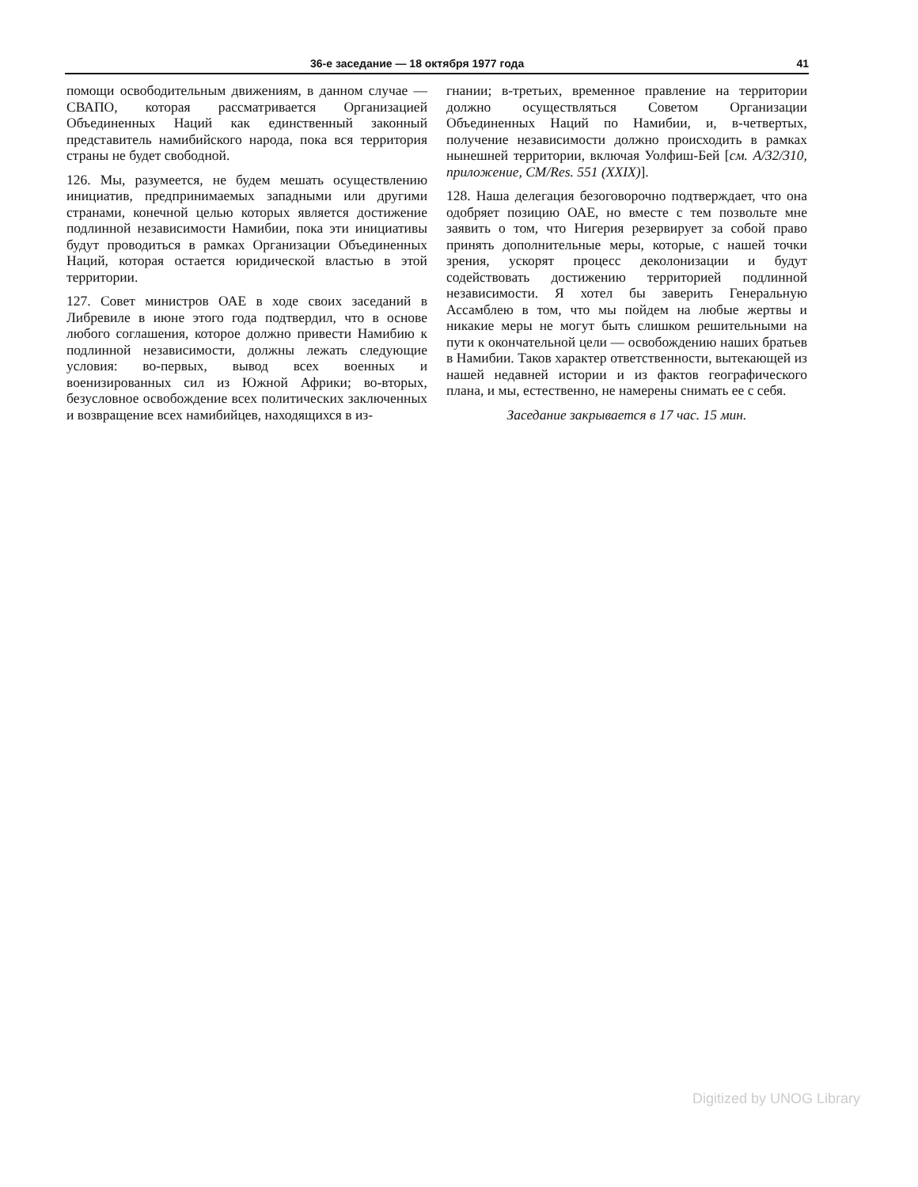36-е заседание — 18 октября 1977 года 41
помощи освободительным движениям, в данном случае — СВАПО, которая рассматривается Организацией Объединенных Наций как единственный законный представитель намибийского народа, пока вся территория страны не будет свободной.
126. Мы, разумеется, не будем мешать осуществлению инициатив, предпринимаемых западными или другими странами, конечной целью которых является достижение подлинной независимости Намибии, пока эти инициативы будут проводиться в рамках Организации Объединенных Наций, которая остается юридической властью в этой территории.
127. Совет министров ОАЕ в ходе своих заседаний в Либревиле в июне этого года подтвердил, что в основе любого соглашения, которое должно привести Намибию к подлинной независимости, должны лежать следующие условия: во-первых, вывод всех военных и военизированных сил из Южной Африки; во-вторых, безусловное освобождение всех политических заключенных и возвращение всех намибийцев, находящихся в из-
гнании; в-третьих, временное правление на территории должно осуществляться Советом Организации Объединенных Наций по Намибии, и, в-четвертых, получение независимости должно происходить в рамках нынешней территории, включая Уолфиш-Бей [см. A/32/310, приложение, CM/Res. 551 (XXIX)].
128. Наша делегация безоговорочно подтверждает, что она одобряет позицию ОАЕ, но вместе с тем позвольте мне заявить о том, что Нигерия резервирует за собой право принять дополнительные меры, которые, с нашей точки зрения, ускорят процесс деколонизации и будут содействовать достижению территорией подлинной независимости. Я хотел бы заверить Генеральную Ассамблею в том, что мы пойдем на любые жертвы и никакие меры не могут быть слишком решительными на пути к окончательной цели — освобождению наших братьев в Намибии. Таков характер ответственности, вытекающей из нашей недавней истории и из фактов географического плана, и мы, естественно, не намерены снимать ее с себя.
Заседание закрывается в 17 час. 15 мин.
Digitized by UNOG Library